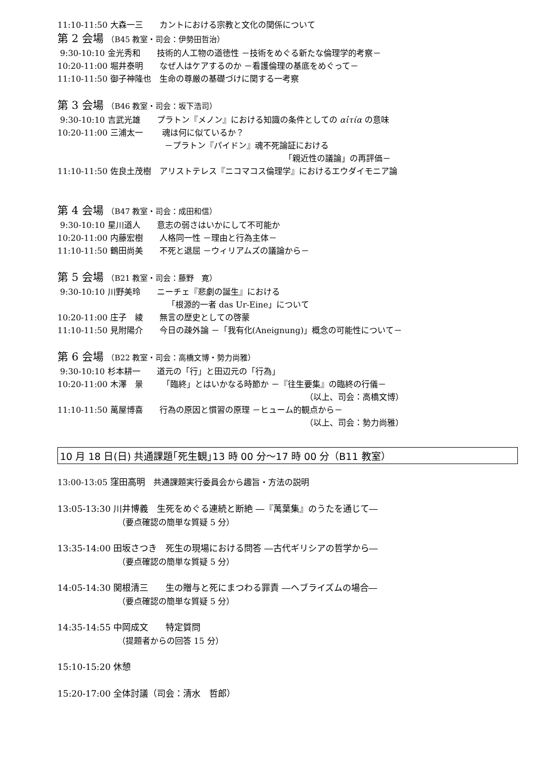11:10-11:50 大森一三　　カントにおける宗教と文化の関係について
第 2 会場 （B45 教室・司会：伊勢田哲治）
9:30-10:10 金光秀和　　技術的人工物の道徳性 －技術をめぐる新たな倫理学的考察－
10:20-11:00 堀井泰明　　なぜ人はケアするのか －看護倫理の基底をめぐって－
11:10-11:50 御子神隆也　生命の尊厳の基礎づけに関する一考察
第 3 会場 （B46 教室・司会：坂下浩司）
9:30-10:10 吉武光雄　　プラトン『メノン』における知識の条件としての αἰτία の意味
10:20-11:00 三浦太一　　 魂は何に似ているか？
－プラトン『パイドン』魂不死論証における
「親近性の議論」の再評価－
11:10-11:50 佐良土茂樹　アリストテレス『ニコマコス倫理学』におけるエウダイモニア論
第 4 会場 （B47 教室・司会：成田和信）
9:30-10:10 星川道人　　意志の弱さはいかにして不可能か
10:20-11:00 内藤宏樹　　人格同一性 －理由と行為主体－
11:10-11:50 鶴田尚美　　不死と退屈 －ウィリアムズの議論から－
第 5 会場 （B21 教室・司会：藤野　寛）
9:30-10:10 川野美玲　　ニーチェ『悲劇の誕生』における
「根源的一者 das Ur-Eine」について
10:20-11:00 庄子　綾　　無言の歴史としての啓蒙
11:10-11:50 見附陽介　　今日の疎外論 －「我有化(Aneignung)」概念の可能性について－
第 6 会場 （B22 教室・司会：高橋文博・勢力尚雅）
9:30-10:10 杉本耕一　　道元の「行」と田辺元の「行為」
10:20-11:00 木澤　景　　 「臨終」とはいかなる時節か －『往生要集』の臨終の行儀－
（以上、司会：高橋文博）
11:10-11:50 萬屋博喜　　行為の原因と慣習の原理 －ヒューム的観点から－
（以上、司会：勢力尚雅）
10 月 18 日(日) 共通課題｢死生観｣13 時 00 分～17 時 00 分（B11 教室）
13:00-13:05 窪田高明　共通課題実行委員会から趣旨・方法の説明
13:05-13:30 川井博義　生死をめぐる連続と断絶 ―『萬葉集』のうたを通じて―
（要点確認の簡単な質疑 5 分）
13:35-14:00 田坂さつき　死生の現場における問答 ―古代ギリシアの哲学から―
（要点確認の簡単な質疑 5 分）
14:05-14:30 関根清三　　生の贈与と死にまつわる罪責 ―ヘブライズムの場合―
（要点確認の簡単な質疑 5 分）
14:35-14:55 中岡成文　　特定質問
（提題者からの回答 15 分）
15:10-15:20 休憩
15:20-17:00 全体討議（司会：清水　哲郎）